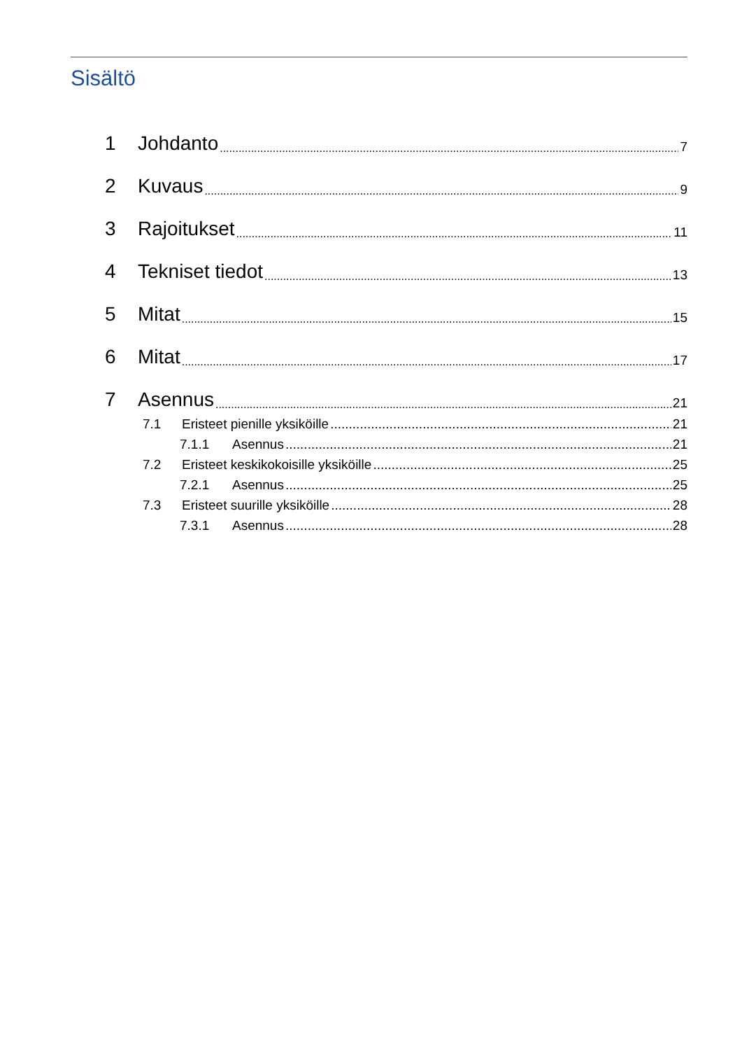Sisältö
1 Johdanto 7
2 Kuvaus 9
3 Rajoitukset 11
4 Tekniset tiedot 13
5 Mitat 15
6 Mitat 17
7 Asennus 21
7.1 Eristeet pienille yksiköille 21
7.1.1 Asennus 21
7.2 Eristeet keskikokoisille yksiköille 25
7.2.1 Asennus 25
7.3 Eristeet suurille yksiköille 28
7.3.1 Asennus 28